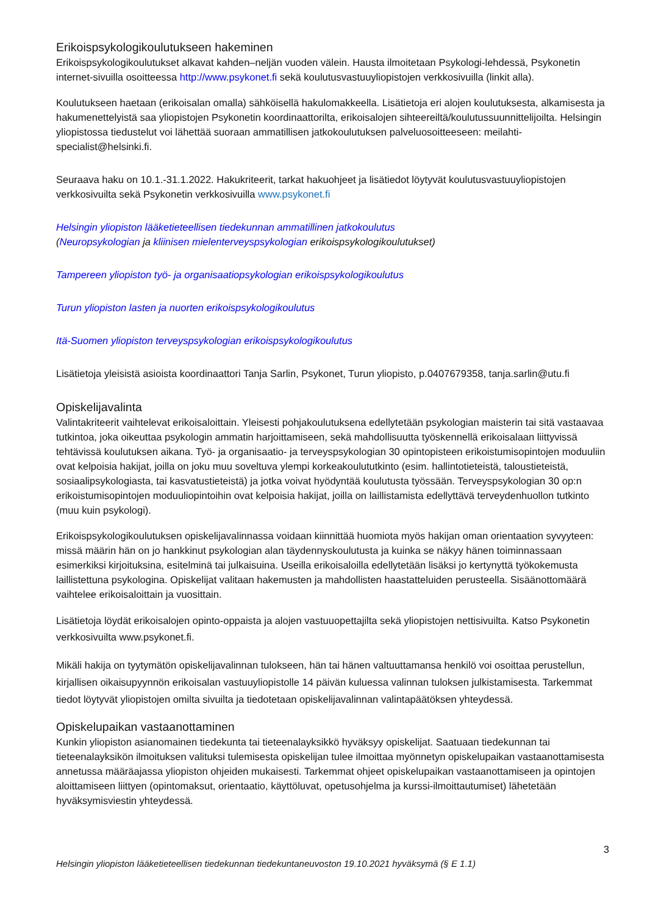Erikoispsykologikoulutukseen hakeminen
Erikoispsykologikoulutukset alkavat kahden–neljän vuoden välein. Hausta ilmoitetaan Psykologi-lehdessä, Psykonetin internet-sivuilla osoitteessa http://www.psykonet.fi sekä koulutusvastuuyliopistojen verkkosivuilla (linkit alla).
Koulutukseen haetaan (erikoisalan omalla) sähköisellä hakulomakkeella. Lisätietoja eri alojen koulutuksesta, alkamisesta ja hakumenettelyistä saa yliopistojen Psykonetin koordinaattorilta, erikoisalojen sihteereiltä/koulutussuunnittelijoilta. Helsingin yliopistossa tiedustelut voi lähettää suoraan ammatillisen jatkokoulutuksen palveluosoitteeseen: meilahti-specialist@helsinki.fi.
Seuraava haku on 10.1.-31.1.2022. Hakukriteerit, tarkat hakuohjeet ja lisätiedot löytyvät koulutusvastuuyliopistojen verkkosivuilta sekä Psykonetin verkkosivuilla www.psykonet.fi
Helsingin yliopiston lääketieteellisen tiedekunnan ammatillinen jatkokoulutus
(Neuropsykologian ja kliinisen mielenterveyspsykologian erikoispsykologikoulutukset)
Tampereen yliopiston työ- ja organisaatiopsykologian erikoispsykologikoulutus
Turun yliopiston lasten ja nuorten erikoispsykologikoulutus
Itä-Suomen yliopiston terveyspsykologian erikoispsykologikoulutus
Lisätietoja yleisistä asioista koordinaattori Tanja Sarlin, Psykonet, Turun yliopisto, p.0407679358, tanja.sarlin@utu.fi
Opiskelijavalinta
Valintakriteerit vaihtelevat erikoisaloittain. Yleisesti pohjakoulutuksena edellytetään psykologian maisterin tai sitä vastaavaa tutkintoa, joka oikeuttaa psykologin ammatin harjoittamiseen, sekä mahdollisuutta työskennellä erikoisalaan liittyvissä tehtävissä koulutuksen aikana. Työ- ja organisaatio- ja terveyspsykologian 30 opintopisteen erikoistumisopintojen moduuliin ovat kelpoisia hakijat, joilla on joku muu soveltuva ylempi korkeakoulututkinto (esim. hallintotieteistä, taloustieteistä, sosiaalipsykologiasta, tai kasvatustieteistä) ja jotka voivat hyödyntää koulutusta työssään. Terveyspsykologian 30 op:n erikoistumisopintojen moduuliopintoihin ovat kelpoisia hakijat, joilla on laillistamista edellyttävä terveydenhuollon tutkinto (muu kuin psykologi).
Erikoispsykologikoulutuksen opiskelijavalinnassa voidaan kiinnittää huomiota myös hakijan oman orientaation syvyyteen: missä määrin hän on jo hankkinut psykologian alan täydennyskoulutusta ja kuinka se näkyy hänen toiminnassaan esimerkiksi kirjoituksina, esitelminä tai julkaisuina. Useilla erikoisaloilla edellytetään lisäksi jo kertynyttä työkokemusta laillistettuna psykologina. Opiskelijat valitaan hakemusten ja mahdollisten haastatteluiden perusteella. Sisäänottomäärä vaihtelee erikoisaloittain ja vuosittain.
Lisätietoja löydät erikoisalojen opinto-oppaista ja alojen vastuuopettajilta sekä yliopistojen nettisivuilta. Katso Psykonetin verkkosivuilta www.psykonet.fi.
Mikäli hakija on tyytymätön opiskelijavalinnan tulokseen, hän tai hänen valtuuttamansa henkilö voi osoittaa perustellun, kirjallisen oikaisupyynnön erikoisalan vastuuyliopistolle 14 päivän kuluessa valinnan tuloksen julkistamisesta. Tarkemmat tiedot löytyvät yliopistojen omilta sivuilta ja tiedotetaan opiskelijavalinnan valintapäätöksen yhteydessä.
Opiskelupaikan vastaanottaminen
Kunkin yliopiston asianomainen tiedekunta tai tieteenalayksikkö hyväksyy opiskelijat. Saatuaan tiedekunnan tai tieteenalayksikön ilmoituksen valituksi tulemisesta opiskelijan tulee ilmoittaa myönnetyn opiskelupaikan vastaanottamisesta annetussa määräajassa yliopiston ohjeiden mukaisesti. Tarkemmat ohjeet opiskelupaikan vastaanottamiseen ja opintojen aloittamiseen liittyen (opintomaksut, orientaatio, käyttöluvat, opetusohjelma ja kurssi-ilmoittautumiset) lähetetään hyväksymisviestin yhteydessä.
3
Helsingin yliopiston lääketieteellisen tiedekunnan tiedekuntaneuvoston 19.10.2021 hyväksymä (§ E 1.1)